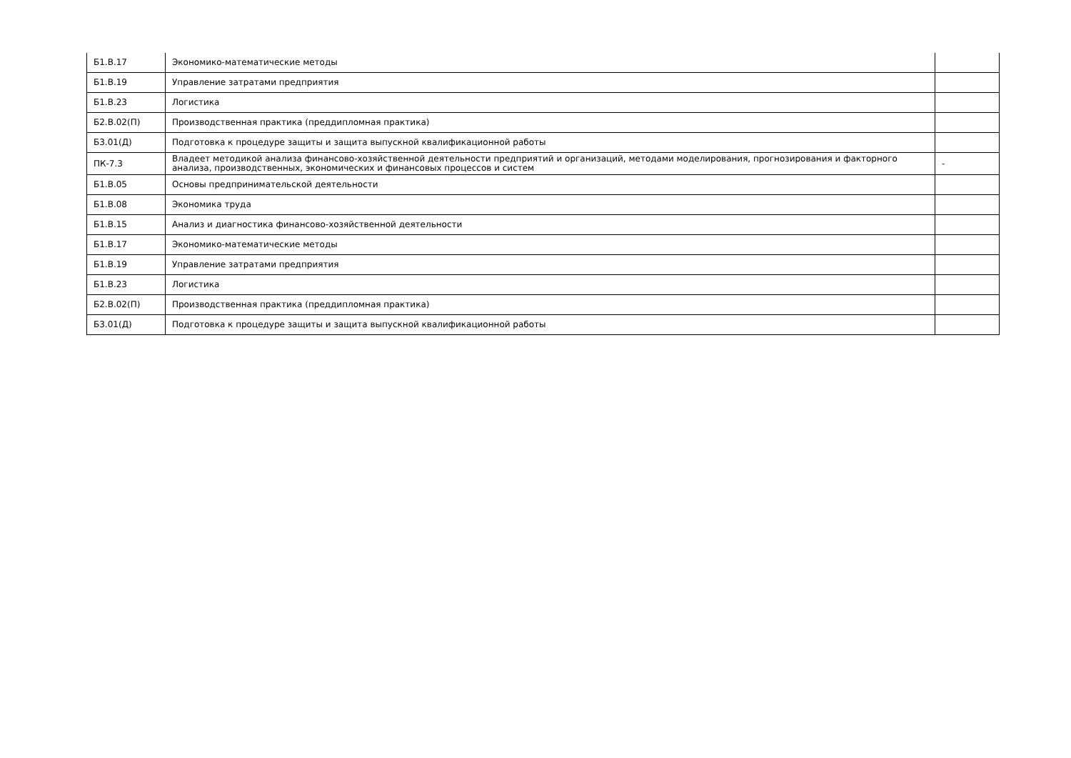| Б1.В.17 | Экономико-математические методы | |
| Б1.В.19 | Управление затратами предприятия | |
| Б1.В.23 | Логистика | |
| Б2.В.02(П) | Производственная практика (преддипломная практика) | |
| Б3.01(Д) | Подготовка к процедуре защиты и защита выпускной квалификационной работы | |
| ПК-7.3 | Владеет методикой анализа финансово-хозяйственной деятельности предприятий и организаций, методами моделирования, прогнозирования и факторного анализа, производственных, экономических и финансовых процессов и систем | - |
| Б1.В.05 | Основы предпринимательской деятельности | |
| Б1.В.08 | Экономика труда | |
| Б1.В.15 | Анализ и диагностика финансово-хозяйственной деятельности | |
| Б1.В.17 | Экономико-математические методы | |
| Б1.В.19 | Управление затратами предприятия | |
| Б1.В.23 | Логистика | |
| Б2.В.02(П) | Производственная практика (преддипломная практика) | |
| Б3.01(Д) | Подготовка к процедуре защиты и защита выпускной квалификационной работы | |